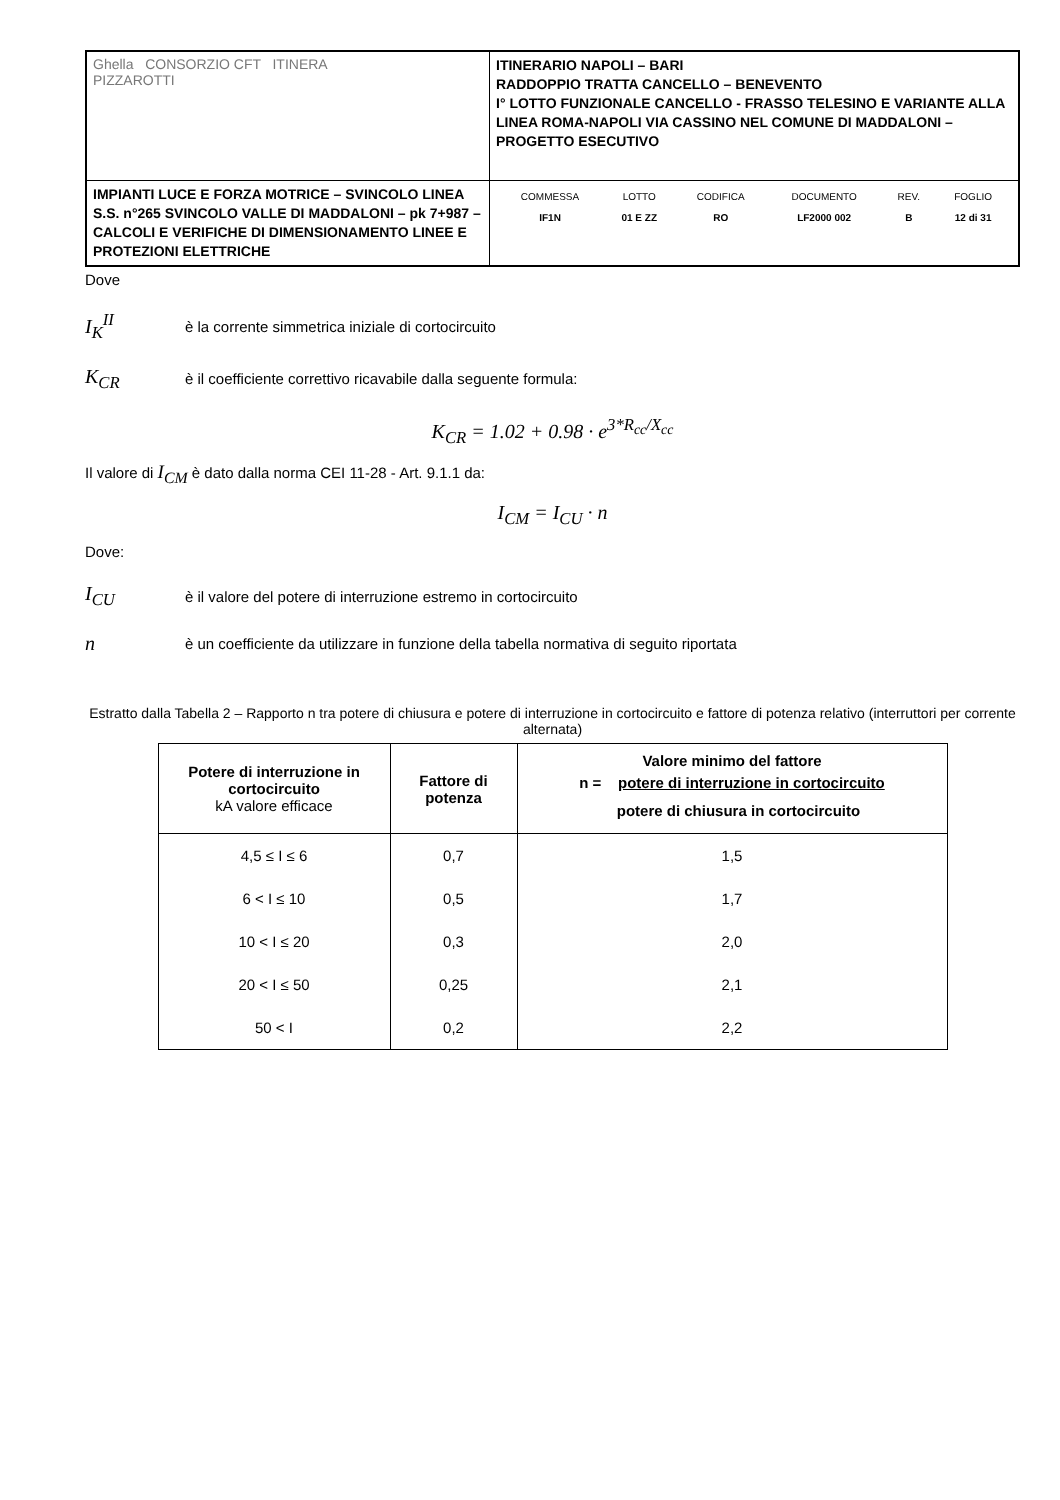| Ghella CONSORZIO CFT ITINERA PIZZAROTTI | ITINERARIO NAPOLI – BARI RADDOPPIO TRATTA CANCELLO – BENEVENTO I° LOTTO FUNZIONALE CANCELLO - FRASSO TELESINO E VARIANTE ALLA LINEA ROMA-NAPOLI VIA CASSINO NEL COMUNE DI MADDALONI – PROGETTO ESECUTIVO |
| IMPIANTI LUCE E FORZA MOTRICE – SVINCOLO LINEA S.S. n°265 SVINCOLO VALLE DI MADDALONI – pk 7+987 –CALCOLI E VERIFICHE DI DIMENSIONAMENTO LINEE E PROTEZIONI ELETTRICHE | / COMMESSA / LOTTO / CODIFICA / DOCUMENTO / REV. / FOGLIO / / IF1N / 01 E ZZ / RO / LF2000 002 / B / 12 di 31 / |
Dove
I<sub>K</sub><sup>II</sup> è la corrente simmetrica iniziale di cortocircuito
K<sub>CR</sub> è il coefficiente correttivo ricavabile dalla seguente formula:
K<sub>CR</sub> = 1.02 + 0.98 · e<sup>3*R<sub>cc</sub>/X<sub>cc</sub></sup>
Il valore di I<sub>CM</sub> è dato dalla norma CEI 11-28 - Art. 9.1.1 da:
I<sub>CM</sub> = I<sub>CU</sub> · n
Dove:
I<sub>CU</sub> è il valore del potere di interruzione estremo in cortocircuito
nè un coefficiente da utilizzare in funzione della tabella normativa di seguito riportata
Estratto dalla Tabella 2 – Rapporto n tra potere di chiusura e potere di interruzione in cortocircuito e fattore di potenza relativo (interruttori per corrente alternata)
| Potere di interruzione in cortocircuito kA valore efficace | Fattore di potenza | Valore minimo del fattore n = potere di interruzione in cortocircuito potere di chiusura in cortocircuito |
| --- | --- | --- |
| 4,5 ≤ I ≤ 6 | 0,7 | 1,5 |
| 6 < I ≤ 10 | 0,5 | 1,7 |
| 10 < I ≤ 20 | 0,3 | 2,0 |
| 20 < I ≤ 50 | 0,25 | 2,1 |
| 50 < I | 0,2 | 2,2 |